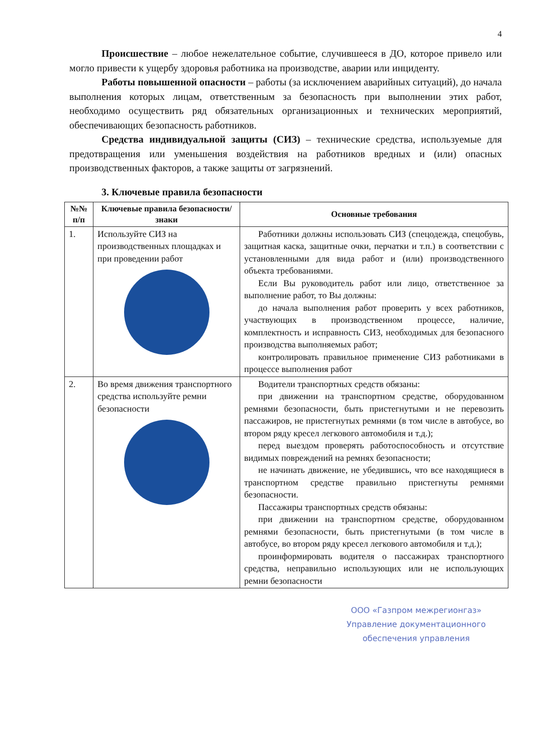4
Происшествие – любое нежелательное событие, случившееся в ДО, которое привело или могло привести к ущербу здоровья работника на производстве, аварии или инциденту.
Работы повышенной опасности – работы (за исключением аварийных ситуаций), до начала выполнения которых лицам, ответственным за безопасность при выполнении этих работ, необходимо осуществить ряд обязательных организационных и технических мероприятий, обеспечивающих безопасность работников.
Средства индивидуальной защиты (СИЗ) – технические средства, используемые для предотвращения или уменьшения воздействия на работников вредных и (или) опасных производственных факторов, а также защиты от загрязнений.
3. Ключевые правила безопасности
| №№ п/п | Ключевые правила безопасности/знаки | Основные требования |
| --- | --- | --- |
| 1. | Используйте СИЗ на производственных площадках и при проведении работ | Работники должны использовать СИЗ (спецодежда, спецобувь, защитная каска, защитные очки, перчатки и т.п.) в соответствии с установленными для вида работ и (или) производственного объекта требованиями. Если Вы руководитель работ или лицо, ответственное за выполнение работ, то Вы должны: до начала выполнения работ проверить у всех работников, участвующих в производственном процессе, наличие, комплектность и исправность СИЗ, необходимых для безопасного производства выполняемых работ; контролировать правильное применение СИЗ работниками в процессе выполнения работ |
| 2. | Во время движения транспортного средства используйте ремни безопасности | Водители транспортных средств обязаны: при движении на транспортном средстве, оборудованном ремнями безопасности, быть пристегнутыми и не перевозить пассажиров, не пристегнутых ремнями (в том числе в автобусе, во втором ряду кресел легкового автомобиля и т.д.); перед выездом проверять работоспособность и отсутствие видимых повреждений на ремнях безопасности; не начинать движение, не убедившись, что все находящиеся в транспортном средстве правильно пристегнуты ремнями безопасности. Пассажиры транспортных средств обязаны: при движении на транспортном средстве, оборудованном ремнями безопасности, быть пристегнутыми (в том числе в автобусе, во втором ряду кресел легкового автомобиля и т.д.); проинформировать водителя о пассажирах транспортного средства, неправильно использующих или не использующих ремни безопасности |
ООО «Газпром межрегионгаз»
Управление документационного
обеспечения управления